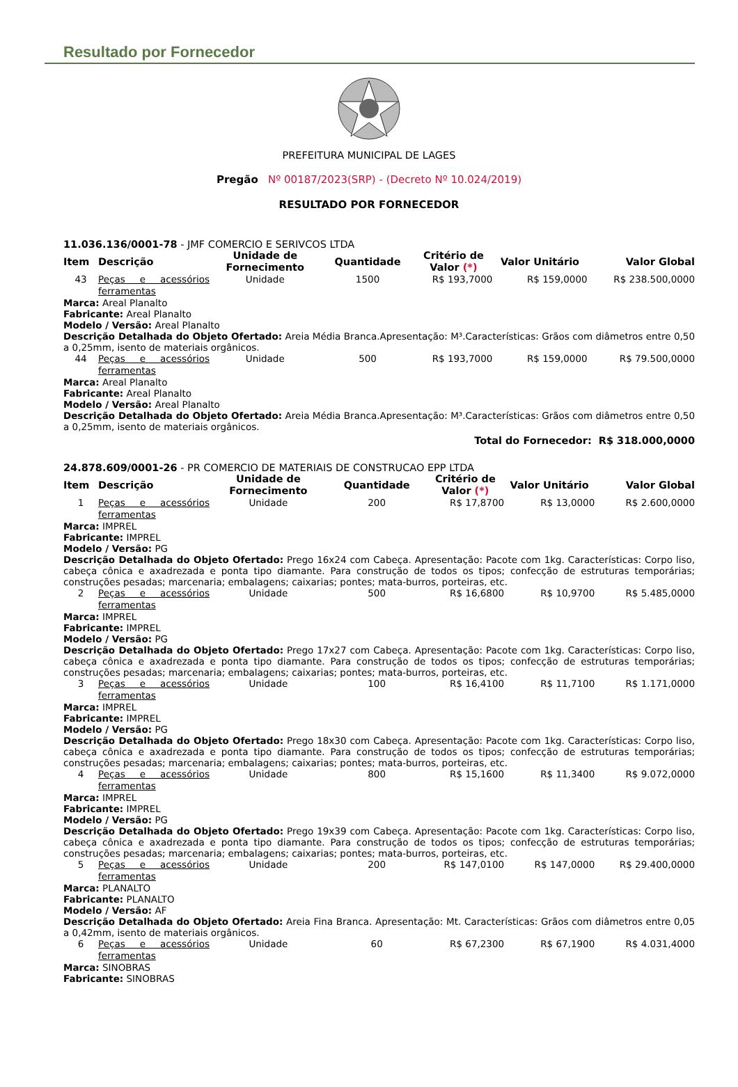Resultado por Fornecedor
PREFEITURA MUNICIPAL DE LAGES
Pregão Nº 00187/2023(SRP) - (Decreto Nº 10.024/2019)
RESULTADO POR FORNECEDOR
11.036.136/0001-78 - JMF COMERCIO E SERIVCOS LTDA
| Item | Descrição | Unidade de Fornecimento | Quantidade | Critério de Valor (*) | Valor Unitário | Valor Global |
| --- | --- | --- | --- | --- | --- | --- |
| 43 | Peças e acessórios ferramentas | Unidade | 1500 | R$ 193,7000 | R$ 159,0000 | R$ 238.500,0000 |
| Marca: Areal Planalto Fabricante: Areal Planalto Modelo / Versão: Areal Planalto Descrição Detalhada do Objeto Ofertado: Areia Média Branca.Apresentação: M³.Características: Grãos com diâmetros entre 0,50 a 0,25mm, isento de materiais orgânicos. | | | | | | |
| 44 | Peças e acessórios ferramentas | Unidade | 500 | R$ 193,7000 | R$ 159,0000 | R$ 79.500,0000 |
| Marca: Areal Planalto Fabricante: Areal Planalto Modelo / Versão: Areal Planalto Descrição Detalhada do Objeto Ofertado: Areia Média Branca.Apresentação: M³.Características: Grãos com diâmetros entre 0,50 a 0,25mm, isento de materiais orgânicos. | | | | | | |
| Total do Fornecedor: R$ 318.000,0000 | | | | | | |
24.878.609/0001-26 - PR COMERCIO DE MATERIAIS DE CONSTRUCAO EPP LTDA
| Item | Descrição | Unidade de Fornecimento | Quantidade | Critério de Valor (*) | Valor Unitário | Valor Global |
| --- | --- | --- | --- | --- | --- | --- |
| 1 | Peças e acessórios ferramentas | Unidade | 200 | R$ 17,8700 | R$ 13,0000 | R$ 2.600,0000 |
| Marca: IMPREL Fabricante: IMPREL Modelo / Versão: PG Descrição Detalhada do Objeto Ofertado: Prego 16x24 com Cabeça. Apresentação: Pacote com 1kg. Características: Corpo liso, cabeça cônica e axadrezada e ponta tipo diamante. Para construção de todos os tipos; confecção de estruturas temporárias; construções pesadas; marcenaria; embalagens; caixarias; pontes; mata-burros, porteiras, etc. | | | | | | |
| 2 | Peças e acessórios ferramentas | Unidade | 500 | R$ 16,6800 | R$ 10,9700 | R$ 5.485,0000 |
| Marca: IMPREL Fabricante: IMPREL Modelo / Versão: PG Descrição Detalhada do Objeto Ofertado: Prego 17x27 com Cabeça. Apresentação: Pacote com 1kg. Características: Corpo liso, cabeça cônica e axadrezada e ponta tipo diamante. Para construção de todos os tipos; confecção de estruturas temporárias; construções pesadas; marcenaria; embalagens; caixarias; pontes; mata-burros, porteiras, etc. | | | | | | |
| 3 | Peças e acessórios ferramentas | Unidade | 100 | R$ 16,4100 | R$ 11,7100 | R$ 1.171,0000 |
| Marca: IMPREL Fabricante: IMPREL Modelo / Versão: PG Descrição Detalhada do Objeto Ofertado: Prego 18x30 com Cabeça. Apresentação: Pacote com 1kg. Características: Corpo liso, cabeça cônica e axadrezada e ponta tipo diamante. Para construção de todos os tipos; confecção de estruturas temporárias; construções pesadas; marcenaria; embalagens; caixarias; pontes; mata-burros, porteiras, etc. | | | | | | |
| 4 | Peças e acessórios ferramentas | Unidade | 800 | R$ 15,1600 | R$ 11,3400 | R$ 9.072,0000 |
| Marca: IMPREL Fabricante: IMPREL Modelo / Versão: PG Descrição Detalhada do Objeto Ofertado: Prego 19x39 com Cabeça. Apresentação: Pacote com 1kg. Características: Corpo liso, cabeça cônica e axadrezada e ponta tipo diamante. Para construção de todos os tipos; confecção de estruturas temporárias; construções pesadas; marcenaria; embalagens; caixarias; pontes; mata-burros, porteiras, etc. | | | | | | |
| 5 | Peças e acessórios ferramentas | Unidade | 200 | R$ 147,0100 | R$ 147,0000 | R$ 29.400,0000 |
| Marca: PLANALTO Fabricante: PLANALTO Modelo / Versão: AF Descrição Detalhada do Objeto Ofertado: Areia Fina Branca. Apresentação: Mt. Características: Grãos com diâmetros entre 0,05 a 0,42mm, isento de materiais orgânicos. | | | | | | |
| 6 | Peças e acessórios ferramentas | Unidade | 60 | R$ 67,2300 | R$ 67,1900 | R$ 4.031,4000 |
| Marca: SINOBRAS Fabricante: SINOBRAS | | | | | | |